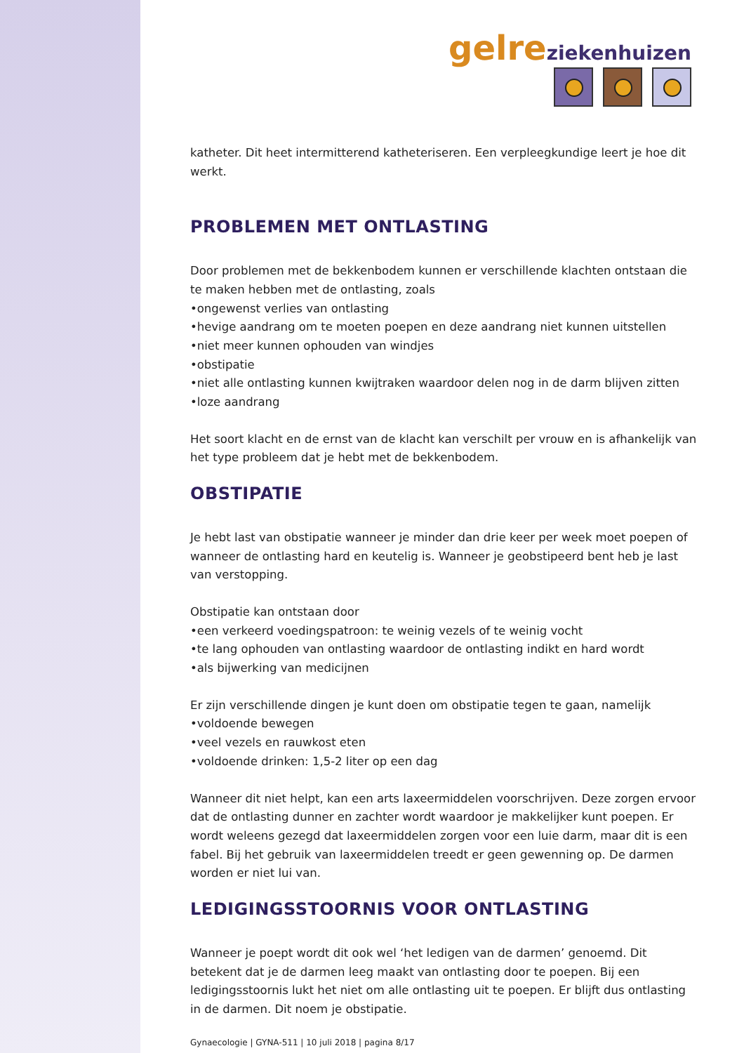gelre ziekenhuizen
katheter. Dit heet intermitterend katheteriseren. Een verpleegkundige leert je hoe dit werkt.
PROBLEMEN MET ONTLASTING
Door problemen met de bekkenbodem kunnen er verschillende klachten ontstaan die te maken hebben met de ontlasting, zoals
•ongewenst verlies van ontlasting
•hevige aandrang om te moeten poepen en deze aandrang niet kunnen uitstellen
•niet meer kunnen ophouden van windjes
•obstipatie
•niet alle ontlasting kunnen kwijtraken waardoor delen nog in de darm blijven zitten
•loze aandrang
Het soort klacht en de ernst van de klacht kan verschilt per vrouw en is afhankelijk van het type probleem dat je hebt met de bekkenbodem.
OBSTIPATIE
Je hebt last van obstipatie wanneer je minder dan drie keer per week moet poepen of wanneer de ontlasting hard en keutelig is. Wanneer je geobstipeerd bent heb je last van verstopping.
Obstipatie kan ontstaan door
•een verkeerd voedingspatroon: te weinig vezels of te weinig vocht
•te lang ophouden van ontlasting waardoor de ontlasting indikt en hard wordt
•als bijwerking van medicijnen
Er zijn verschillende dingen je kunt doen om obstipatie tegen te gaan, namelijk
•voldoende bewegen
•veel vezels en rauwkost eten
•voldoende drinken: 1,5-2 liter op een dag
Wanneer dit niet helpt, kan een arts laxeermiddelen voorschrijven. Deze zorgen ervoor dat de ontlasting dunner en zachter wordt waardoor je makkelijker kunt poepen. Er wordt weleens gezegd dat laxeermiddelen zorgen voor een luie darm, maar dit is een fabel. Bij het gebruik van laxeermiddelen treedt er geen gewenning op. De darmen worden er niet lui van.
LEDIGINGSSTOORNIS VOOR ONTLASTING
Wanneer je poept wordt dit ook wel ‘het ledigen van de darmen’ genoemd. Dit betekent dat je de darmen leeg maakt van ontlasting door te poepen. Bij een ledigingsstoornis lukt het niet om alle ontlasting uit te poepen. Er blijft dus ontlasting in de darmen. Dit noem je obstipatie.
Gynaecologie | GYNA-511 | 10 juli 2018 | pagina 8/17